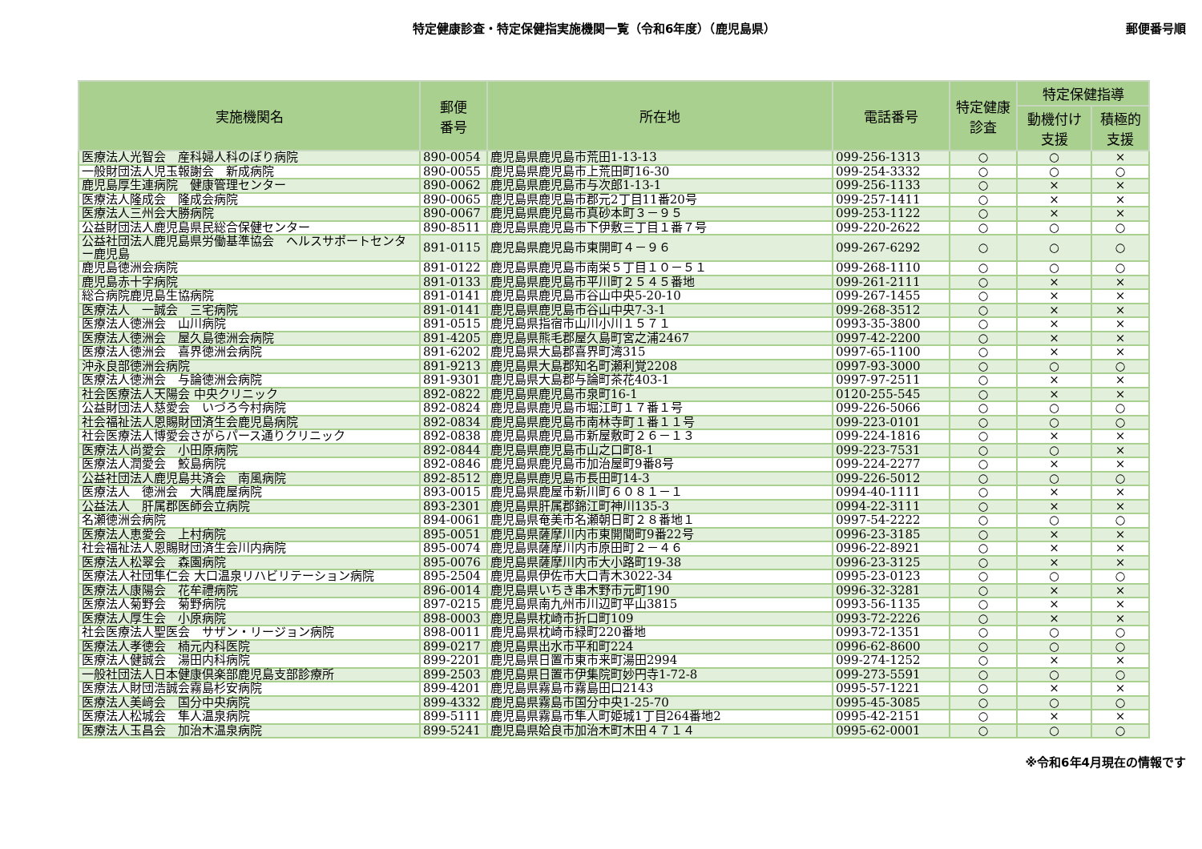特定健康診査・特定保健指実施機関一覧（令和6年度）（鹿児島県） 郵便番号順
| 実施機関名 | 郵便 番号 | 所在地 | 電話番号 | 特定健康 診査 | 特定保健指導 | |
| --- | --- | --- | --- | --- | --- | --- |
| | | | | | 動機付け 支援 | 積極的 支援 |
| 医療法人光智会 産科婦人科のぼり病院 | 890-0054 | 鹿児島県鹿児島市荒田1-13-13 | 099-256-1313 | ○ | ○ | × |
| 一般財団法人児玉報謝会 新成病院 | 890-0055 | 鹿児島県鹿児島市上荒田町16-30 | 099-254-3332 | ○ | ○ | ○ |
| 鹿児島厚生連病院 健康管理センター | 890-0062 | 鹿児島県鹿児島市与次郎1-13-1 | 099-256-1133 | ○ | × | × |
| 医療法人隆成会 隆成会病院 | 890-0065 | 鹿児島県鹿児島市郡元2丁目11番20号 | 099-257-1411 | ○ | × | × |
| 医療法人三州会大勝病院 | 890-0067 | 鹿児島県鹿児島市真砂本町３－９５ | 099-253-1122 | ○ | × | × |
| 公益財団法人鹿児島県民総合保健センター | 890-8511 | 鹿児島県鹿児島市下伊敷三丁目１番７号 | 099-220-2622 | ○ | ○ | ○ |
| 公益社団法人鹿児島県労働基準協会 ヘルスサポートセンター鹿児島 | 891-0115 | 鹿児島県鹿児島市東開町４－９６ | 099-267-6292 | ○ | ○ | ○ |
| 鹿児島徳洲会病院 | 891-0122 | 鹿児島県鹿児島市南栄５丁目１０－５１ | 099-268-1110 | ○ | ○ | ○ |
| 鹿児島赤十字病院 | 891-0133 | 鹿児島県鹿児島市平川町２５４５番地 | 099-261-2111 | ○ | × | × |
| 総合病院鹿児島生協病院 | 891-0141 | 鹿児島県鹿児島市谷山中央5-20-10 | 099-267-1455 | ○ | × | × |
| 医療法人 一誠会 三宅病院 | 891-0141 | 鹿児島県鹿児島市谷山中央7-3-1 | 099-268-3512 | ○ | × | × |
| 医療法人徳洲会 山川病院 | 891-0515 | 鹿児島県指宿市山川小川１５７１ | 0993-35-3800 | ○ | × | × |
| 医療法人徳洲会 屋久島徳洲会病院 | 891-4205 | 鹿児島県熊毛郡屋久島町宮之浦2467 | 0997-42-2200 | ○ | × | × |
| 医療法人徳洲会 喜界徳洲会病院 | 891-6202 | 鹿児島県大島郡喜界町湾315 | 0997-65-1100 | ○ | × | × |
| 沖永良部徳洲会病院 | 891-9213 | 鹿児島県大島郡知名町瀬利覚2208 | 0997-93-3000 | ○ | ○ | ○ |
| 医療法人徳洲会 与論徳洲会病院 | 891-9301 | 鹿児島県大島郡与論町茶花403-1 | 0997-97-2511 | ○ | × | × |
| 社会医療法人天陽会 中央クリニック | 892-0822 | 鹿児島県鹿児島市泉町16-1 | 0120-255-545 | ○ | × | × |
| 公益財団法人慈愛会 いづろ今村病院 | 892-0824 | 鹿児島県鹿児島市堀江町１７番１号 | 099-226-5066 | ○ | ○ | ○ |
| 社会福祉法人恩賜財団済生会鹿児島病院 | 892-0834 | 鹿児島県鹿児島市南林寺町１番１１号 | 099-223-0101 | ○ | ○ | ○ |
| 社会医療法人博愛会さがらパース通りクリニック | 892-0838 | 鹿児島県鹿児島市新屋敷町２６－１３ | 099-224-1816 | ○ | × | × |
| 医療法人尚愛会 小田原病院 | 892-0844 | 鹿児島県鹿児島市山之口町8-1 | 099-223-7531 | ○ | ○ | × |
| 医療法人潤愛会 鮫島病院 | 892-0846 | 鹿児島県鹿児島市加治屋町9番8号 | 099-224-2277 | ○ | × | × |
| 公益社団法人鹿児島共済会 南風病院 | 892-8512 | 鹿児島県鹿児島市長田町14-3 | 099-226-5012 | ○ | ○ | ○ |
| 医療法人 徳洲会 大隅鹿屋病院 | 893-0015 | 鹿児島県鹿屋市新川町６０８１－１ | 0994-40-1111 | ○ | × | × |
| 公益法人 肝属郡医師会立病院 | 893-2301 | 鹿児島県肝属郡錦江町神川135-3 | 0994-22-3111 | ○ | × | × |
| 名瀬徳洲会病院 | 894-0061 | 鹿児島県奄美市名瀬朝日町２８番地１ | 0997-54-2222 | ○ | ○ | ○ |
| 医療法人恵愛会 上村病院 | 895-0051 | 鹿児島県薩摩川内市東開聞町9番22号 | 0996-23-3185 | ○ | × | × |
| 社会福祉法人恩賜財団済生会川内病院 | 895-0074 | 鹿児島県薩摩川内市原田町２－４６ | 0996-22-8921 | ○ | × | × |
| 医療法人松翠会 森園病院 | 895-0076 | 鹿児島県薩摩川内市大小路町19-38 | 0996-23-3125 | ○ | × | × |
| 医療法人社団隼仁会 大口温泉リハビリテーション病院 | 895-2504 | 鹿児島県伊佐市大口青木3022-34 | 0995-23-0123 | ○ | ○ | ○ |
| 医療法人康陽会 花牟禮病院 | 896-0014 | 鹿児島県いちき串木野市元町190 | 0996-32-3281 | ○ | × | × |
| 医療法人菊野会 菊野病院 | 897-0215 | 鹿児島県南九州市川辺町平山3815 | 0993-56-1135 | ○ | × | × |
| 医療法人厚生会 小原病院 | 898-0003 | 鹿児島県枕崎市折口町109 | 0993-72-2226 | ○ | × | × |
| 社会医療法人聖医会 サザン・リージョン病院 | 898-0011 | 鹿児島県枕崎市緑町220番地 | 0993-72-1351 | ○ | ○ | ○ |
| 医療法人孝徳会 楠元内科医院 | 899-0217 | 鹿児島県出水市平和町224 | 0996-62-8600 | ○ | ○ | ○ |
| 医療法人健誠会 湯田内科病院 | 899-2201 | 鹿児島県日置市東市来町湯田2994 | 099-274-1252 | ○ | × | × |
| 一般社団法人日本健康倶楽部鹿児島支部診療所 | 899-2503 | 鹿児島県日置市伊集院町妙円寺1-72-8 | 099-273-5591 | ○ | ○ | ○ |
| 医療法人財団浩誠会霧島杉安病院 | 899-4201 | 鹿児島県霧島市霧島田口2143 | 0995-57-1221 | ○ | × | × |
| 医療法人美﨑会 国分中央病院 | 899-4332 | 鹿児島県霧島市国分中央1-25-70 | 0995-45-3085 | ○ | ○ | ○ |
| 医療法人松城会 隼人温泉病院 | 899-5111 | 鹿児島県霧島市隼人町姫城1丁目264番地2 | 0995-42-2151 | ○ | × | × |
| 医療法人玉昌会 加治木温泉病院 | 899-5241 | 鹿児島県姶良市加治木町木田４７１４ | 0995-62-0001 | ○ | ○ | ○ |
※令和6年4月現在の情報です